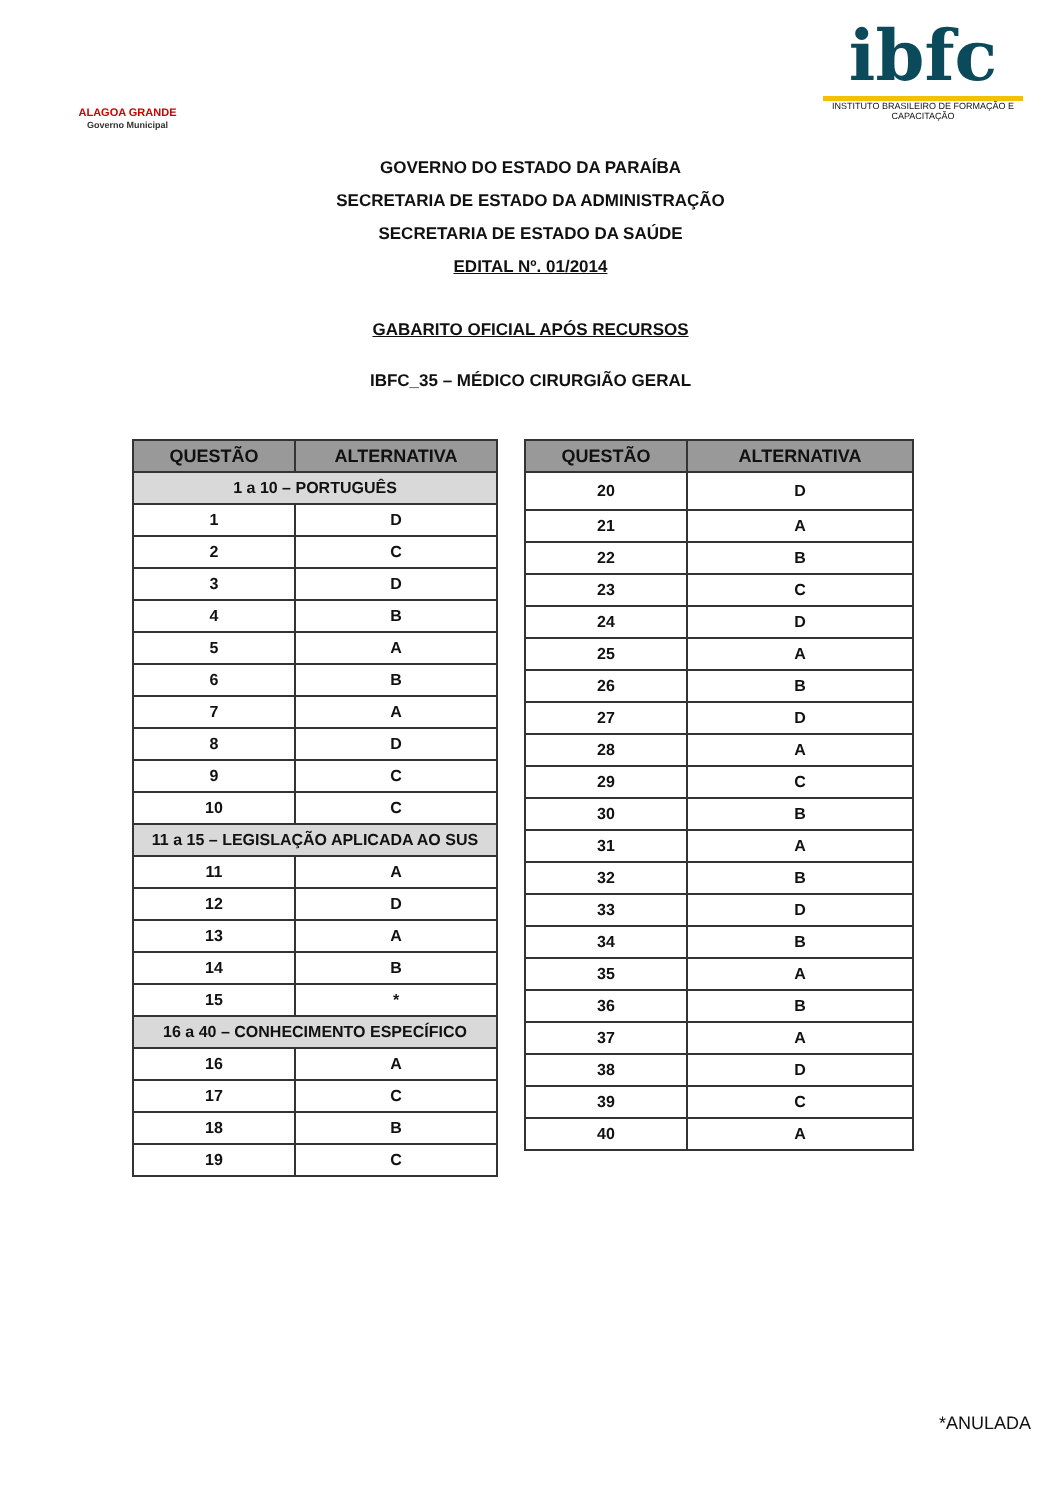ALAGOA GRANDE
Governo Municipal
ibfc
INSTITUTO BRASILEIRO DE FORMAÇÃO E CAPACITAÇÃO
GOVERNO DO ESTADO DA PARAÍBA
SECRETARIA DE ESTADO DA ADMINISTRAÇÃO
SECRETARIA DE ESTADO DA SAÚDE
EDITAL Nº. 01/2014
GABARITO OFICIAL APÓS RECURSOS
IBFC_35 – MÉDICO CIRURGIÃO GERAL
| QUESTÃO | ALTERNATIVA |
| --- | --- |
| 1 a 10 – PORTUGUÊS | |
| 1 | D |
| 2 | C |
| 3 | D |
| 4 | B |
| 5 | A |
| 6 | B |
| 7 | A |
| 8 | D |
| 9 | C |
| 10 | C |
| 11 a 15 – LEGISLAÇÃO APLICADA AO SUS | |
| 11 | A |
| 12 | D |
| 13 | A |
| 14 | B |
| 15 | * |
| 16 a 40 – CONHECIMENTO ESPECÍFICO | |
| 16 | A |
| 17 | C |
| 18 | B |
| 19 | C |
| QUESTÃO | ALTERNATIVA |
| --- | --- |
| 20 | D |
| 21 | A |
| 22 | B |
| 23 | C |
| 24 | D |
| 25 | A |
| 26 | B |
| 27 | D |
| 28 | A |
| 29 | C |
| 30 | B |
| 31 | A |
| 32 | B |
| 33 | D |
| 34 | B |
| 35 | A |
| 36 | B |
| 37 | A |
| 38 | D |
| 39 | C |
| 40 | A |
*ANULADA